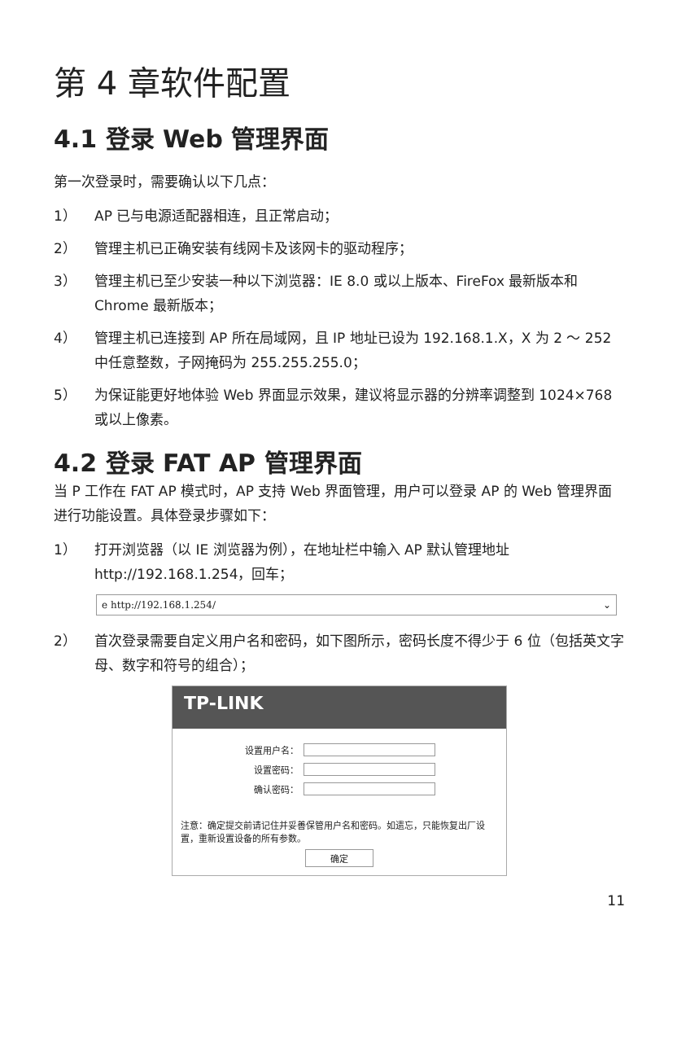第 4 章软件配置
4.1 登录 Web 管理界面
第一次登录时，需要确认以下几点：
1） AP 已与电源适配器相连，且正常启动；
2） 管理主机已正确安装有线网卡及该网卡的驱动程序；
3） 管理主机已至少安装一种以下浏览器：IE 8.0 或以上版本、FireFox 最新版本和 Chrome 最新版本；
4） 管理主机已连接到 AP 所在局域网，且 IP 地址已设为 192.168.1.X，X 为 2 ～ 252 中任意整数，子网掩码为 255.255.255.0；
5） 为保证能更好地体验 Web 界面显示效果，建议将显示器的分辨率调整到 1024×768 或以上像素。
4.2 登录 FAT AP 管理界面
当 P 工作在 FAT AP 模式时，AP 支持 Web 界面管理，用户可以登录 AP 的 Web 管理界面进行功能设置。具体登录步骤如下：
1） 打开浏览器（以 IE 浏览器为例），在地址栏中输入 AP 默认管理地址 http://192.168.1.254，回车；
e http://192.168.1.254/ ⌄
2） 首次登录需要自定义用户名和密码，如下图所示，密码长度不得少于 6 位（包括英文字母、数字和符号的组合）；
TP-LINK
设置用户名：
设置密码：
确认密码：
注意：确定提交前请记住并妥善保管用户名和密码。如遗忘，只能恢复出厂设置，重新设置设备的所有参数。
确定
11